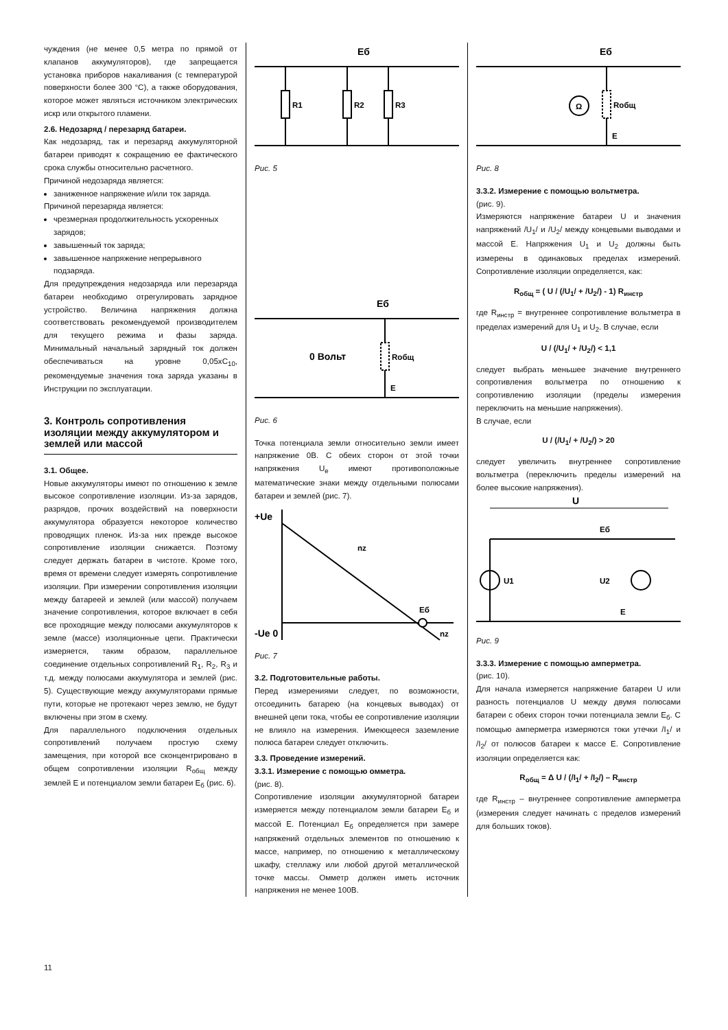чуждения (не менее 0,5 метра по прямой от клапанов аккумуляторов), где запрещается установка приборов накаливания (с температурой поверхности более 300 °С), а также оборудования, которое может являться источником электрических искр или открытого пламени.
2.6. Недозаряд / перезаряд батареи.
Как недозаряд, так и перезаряд аккумуляторной батареи приводят к сокращению ее фактического срока службы относительно расчетного.
Причиной недозаряда является:
заниженное напряжение и/или ток заряда.
Причиной перезаряда является:
чрезмерная продолжительность ускоренных зарядов;
завышенный ток заряда;
завышенное напряжение непрерывного подзаряда.
Для предупреждения недозаряда или перезаряда батареи необходимо отрегулировать зарядное устройство. Величина напряжения должна соответствовать рекомендуемой производителем для текущего режима и фазы заряда. Минимальный начальный зарядный ток должен обеспечиваться на уровне 0,05хC<sub>10</sub>, рекомендуемые значения тока заряда указаны в Инструкции по эксплуатации.
3. Контроль сопротивления изоляции между аккумулятором и землей или массой
3.1. Общее.
Новые аккумуляторы имеют по отношению к земле высокое сопротивление изоляции. Из-за зарядов, разрядов, прочих воздействий на поверхности аккумулятора образуется некоторое количество проводящих пленок. Из-за них прежде высокое сопротивление изоляции снижается. Поэтому следует держать батареи в чистоте. Кроме того, время от времени следует измерять сопротивление изоляции. При измерении сопротивления изоляции между батареей и землей (или массой) получаем значение сопротивления, которое включает в себя все проходящие между полюсами аккумуляторов к земле (массе) изоляционные цепи. Практически измеряется, таким образом, параллельное соединение отдельных сопротивлений R<sub>1</sub>, R<sub>2</sub>, R<sub>3</sub> и т.д. между полюсами аккумулятора и землей (рис. 5). Существующие между аккумуляторами прямые пути, которые не протекают через землю, не будут включены при этом в схему.
Для параллельного подключения отдельных сопротивлений получаем простую схему замещения, при которой все сконцентрировано в общем сопротивлении изоляции R<sub>общ</sub> между землей E и потенциалом земли батареи E<sub>б</sub> (рис. 6).
Eб
R1
R2
R3
Рис. 5
Eб
0 Вольт
Rобщ
E
Рис. 6
Точка потенциала земли относительно земли имеет напряжение 0В. С обеих сторон от этой точки напряжения U<sub>e</sub> имеют противоположные математические знаки между отдельными полюсами батареи и землей (рис. 7).
+Ue
nz
Eб
-Ue 0
nz
Рис. 7
3.2. Подготовительные работы.
Перед измерениями следует, по возможности, отсоединить батарею (на концевых выводах) от внешней цепи тока, чтобы ее сопротивление изоляции не влияло на измерения. Имеющееся заземление полюса батареи следует отключить.
3.3. Проведение измерений.
3.3.1. Измерение с помощью омметра.
(рис. 8).
Сопротивление изоляции аккумуляторной батареи измеряется между потенциалом земли батареи E<sub>б</sub> и массой E. Потенциал E<sub>б</sub> определяется при замере напряжений отдельных элементов по отношению к массе, например, по отношению к металлическому шкафу, стеллажу или любой другой металлической точке массы. Омметр должен иметь источник напряжения не менее 100В.
Eб
Ω
Rобщ
E
Рис. 8
3.3.2. Измерение с помощью вольтметра.
(рис. 9).
Измеряются напряжение батареи U и значения напряжений /U<sub>1</sub>/ и /U<sub>2</sub>/ между концевыми выводами и массой E. Напряжения U<sub>1</sub> и U<sub>2</sub> должны быть измерены в одинаковых пределах измерений. Сопротивление изоляции определяется, как:
R<sub>общ</sub> = ( U / (/U<sub>1</sub>/ + /U<sub>2</sub>/) - 1) R<sub>инстр</sub>
где R<sub>инстр</sub> = внутреннее сопротивление вольтметра в пределах измерений для U<sub>1</sub> и U<sub>2</sub>. В случае, если
U / (/U<sub>1</sub>/ + /U<sub>2</sub>/) < 1,1
следует выбрать меньшее значение внутреннего сопротивления вольтметра по отношению к сопротивлению изоляции (пределы измерения переключить на меньшие напряжения).
В случае, если
U / (/U<sub>1</sub>/ + /U<sub>2</sub>/) > 20
следует увеличить внутреннее сопротивление вольтметра (переключить пределы измерений на более высокие напряжения).
U
Eб
U1
U2
E
Рис. 9
3.3.3. Измерение с помощью амперметра.
(рис. 10).
Для начала измеряется напряжение батареи U или разность потенциалов U между двумя полюсами батареи с обеих сторон точки потенциала земли E<sub>б</sub>. С помощью амперметра измеряются токи утечки /I<sub>1</sub>/ и /I<sub>2</sub>/ от полюсов батареи к массе E. Сопротивление изоляции определяется как:
R<sub>общ</sub> = Δ U / (/I<sub>1</sub>/ + /I<sub>2</sub>/) – R<sub>инстр</sub>
где R<sub>инстр</sub> – внутреннее сопротивление амперметра (измерения следует начинать с пределов измерений для больших токов).
11